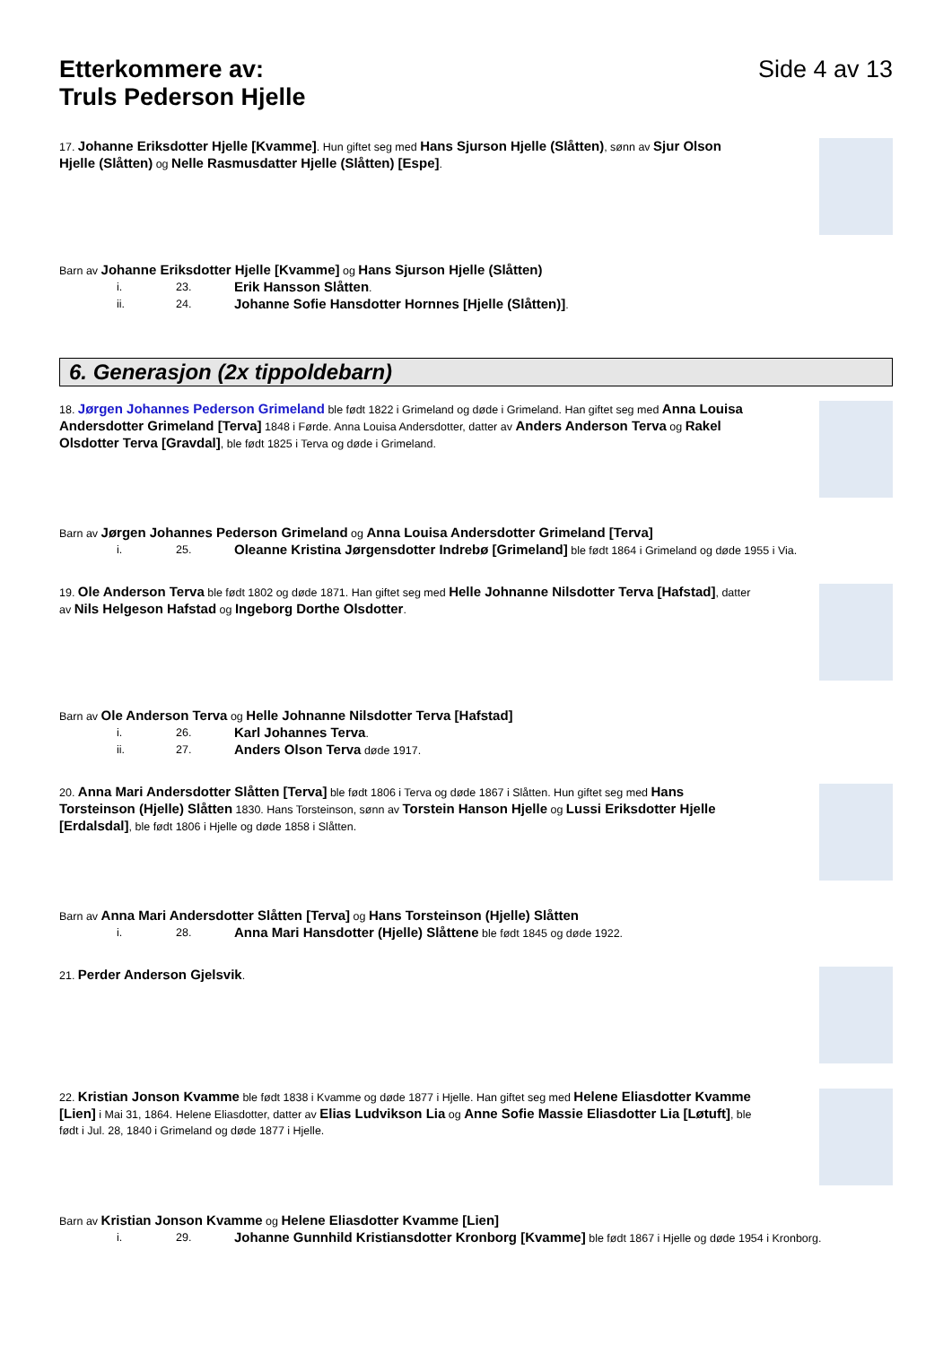Etterkommere av:
Truls Pederson Hjelle
Side 4 av 13
17. Johanne Eriksdotter Hjelle [Kvamme]. Hun giftet seg med Hans Sjurson Hjelle (Slåtten), sønn av Sjur Olson Hjelle (Slåtten) og Nelle Rasmusdatter Hjelle (Slåtten) [Espe].
Barn av Johanne Eriksdotter Hjelle [Kvamme] og Hans Sjurson Hjelle (Slåtten)
i. 23. Erik Hansson Slåtten.
ii. 24. Johanne Sofie Hansdotter Hornnes [Hjelle (Slåtten)].
6. Generasjon (2x tippoldebarn)
18. Jørgen Johannes Pederson Grimeland ble født 1822 i Grimeland og døde i Grimeland. Han giftet seg med Anna Louisa Andersdotter Grimeland [Terva] 1848 i Førde. Anna Louisa Andersdotter, datter av Anders Anderson Terva og Rakel Olsdotter Terva [Gravdal], ble født 1825 i Terva og døde i Grimeland.
Barn av Jørgen Johannes Pederson Grimeland og Anna Louisa Andersdotter Grimeland [Terva]
i. 25. Oleanne Kristina Jørgensdotter Indrebø [Grimeland] ble født 1864 i Grimeland og døde 1955 i Via.
19. Ole Anderson Terva ble født 1802 og døde 1871. Han giftet seg med Helle Johnanne Nilsdotter Terva [Hafstad], datter av Nils Helgeson Hafstad og Ingeborg Dorthe Olsdotter.
Barn av Ole Anderson Terva og Helle Johnanne Nilsdotter Terva [Hafstad]
i. 26. Karl Johannes Terva.
ii. 27. Anders Olson Terva døde 1917.
20. Anna Mari Andersdotter Slåtten [Terva] ble født 1806 i Terva og døde 1867 i Slåtten. Hun giftet seg med Hans Torsteinson (Hjelle) Slåtten 1830. Hans Torsteinson, sønn av Torstein Hanson Hjelle og Lussi Eriksdotter Hjelle [Erdalsdal], ble født 1806 i Hjelle og døde 1858 i Slåtten.
Barn av Anna Mari Andersdotter Slåtten [Terva] og Hans Torsteinson (Hjelle) Slåtten
i. 28. Anna Mari Hansdotter (Hjelle) Slåttene ble født 1845 og døde 1922.
21. Perder Anderson Gjelsvik.
22. Kristian Jonson Kvamme ble født 1838 i Kvamme og døde 1877 i Hjelle. Han giftet seg med Helene Eliasdotter Kvamme [Lien] i Mai 31, 1864. Helene Eliasdotter, datter av Elias Ludvikson Lia og Anne Sofie Massie Eliasdotter Lia [Løtuft], ble født i Jul. 28, 1840 i Grimeland og døde 1877 i Hjelle.
Barn av Kristian Jonson Kvamme og Helene Eliasdotter Kvamme [Lien]
i. 29. Johanne Gunnhild Kristiansdotter Kronborg [Kvamme] ble født 1867 i Hjelle og døde 1954 i Kronborg.